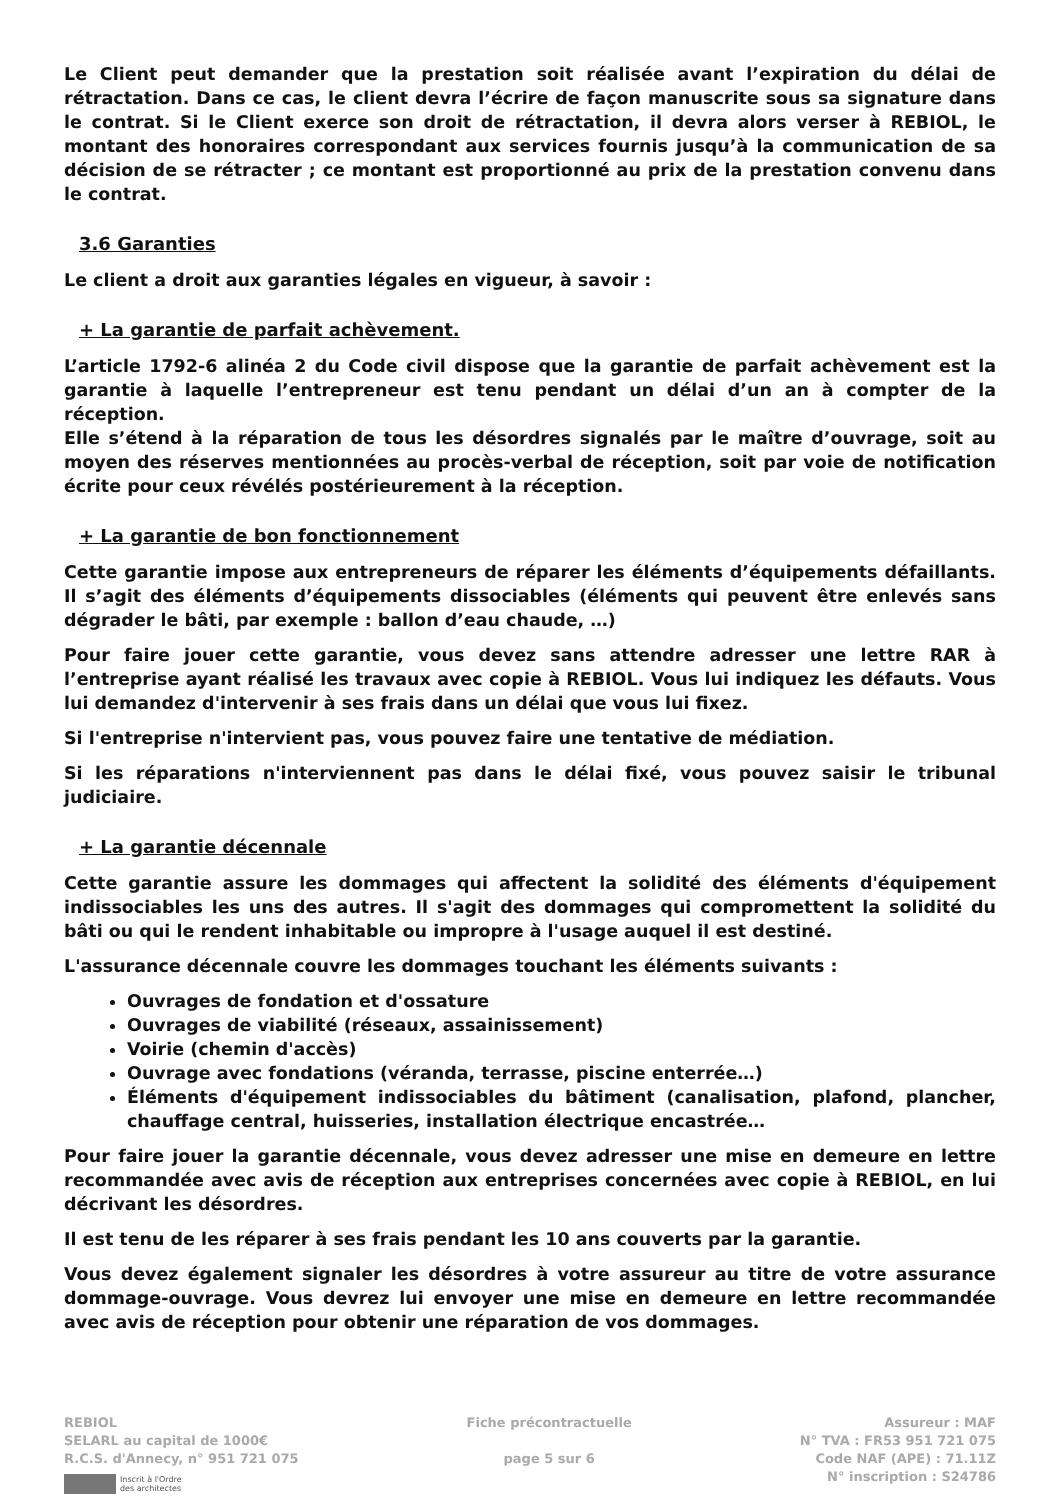Le Client peut demander que la prestation soit réalisée avant l’expiration du délai de rétractation. Dans ce cas, le client devra l’écrire de façon manuscrite sous sa signature dans le contrat. Si le Client exerce son droit de rétractation, il devra alors verser à REBIOL, le montant des honoraires correspondant aux services fournis jusqu’à la communication de sa décision de se rétracter ; ce montant est proportionné au prix de la prestation convenu dans le contrat.
3.6 Garanties
Le client a droit aux garanties légales en vigueur, à savoir :
+ La garantie de parfait achèvement.
L’article 1792-6 alinéa 2 du Code civil dispose que la garantie de parfait achèvement est la garantie à laquelle l’entrepreneur est tenu pendant un délai d’un an à compter de la réception.
Elle s’étend à la réparation de tous les désordres signalés par le maître d’ouvrage, soit au moyen des réserves mentionnées au procès-verbal de réception, soit par voie de notification écrite pour ceux révélés postérieurement à la réception.
+ La garantie de bon fonctionnement
Cette garantie impose aux entrepreneurs de réparer les éléments d’équipements défaillants. Il s’agit des éléments d’équipements dissociables (éléments qui peuvent être enlevés sans dégrader le bâti, par exemple : ballon d’eau chaude, …)
Pour faire jouer cette garantie, vous devez sans attendre adresser une lettre RAR à l’entreprise ayant réalisé les travaux avec copie à REBIOL. Vous lui indiquez les défauts. Vous lui demandez d'intervenir à ses frais dans un délai que vous lui fixez.
Si l'entreprise n'intervient pas, vous pouvez faire une tentative de médiation.
Si les réparations n'interviennent pas dans le délai fixé, vous pouvez saisir le tribunal judiciaire.
+ La garantie décennale
Cette garantie assure les dommages qui affectent la solidité des éléments d'équipement indissociables les uns des autres. Il s'agit des dommages qui compromettent la solidité du bâti ou qui le rendent inhabitable ou impropre à l'usage auquel il est destiné.
L'assurance décennale couvre les dommages touchant les éléments suivants :
Ouvrages de fondation et d'ossature
Ouvrages de viabilité (réseaux, assainissement)
Voirie (chemin d'accès)
Ouvrage avec fondations (véranda, terrasse, piscine enterrée…)
Éléments d'équipement indissociables du bâtiment (canalisation, plafond, plancher, chauffage central, huisseries, installation électrique encastrée…
Pour faire jouer la garantie décennale, vous devez adresser une mise en demeure en lettre recommandée avec avis de réception aux entreprises concernées avec copie à REBIOL, en lui décrivant les désordres.
Il est tenu de les réparer à ses frais pendant les 10 ans couverts par la garantie.
Vous devez également signaler les désordres à votre assureur au titre de votre assurance dommage-ouvrage. Vous devrez lui envoyer une mise en demeure en lettre recommandée avec avis de réception pour obtenir une réparation de vos dommages.
REBIOL
SELARL au capital de 1000€
R.C.S. d'Annecy, n° 951 721 075
Inscrit à l'Ordre
des architectes
Fiche précontractuelle
page 5 sur 6
Assureur : MAF
N° TVA : FR53 951 721 075
Code NAF (APE) : 71.11Z
N° inscription : S24786